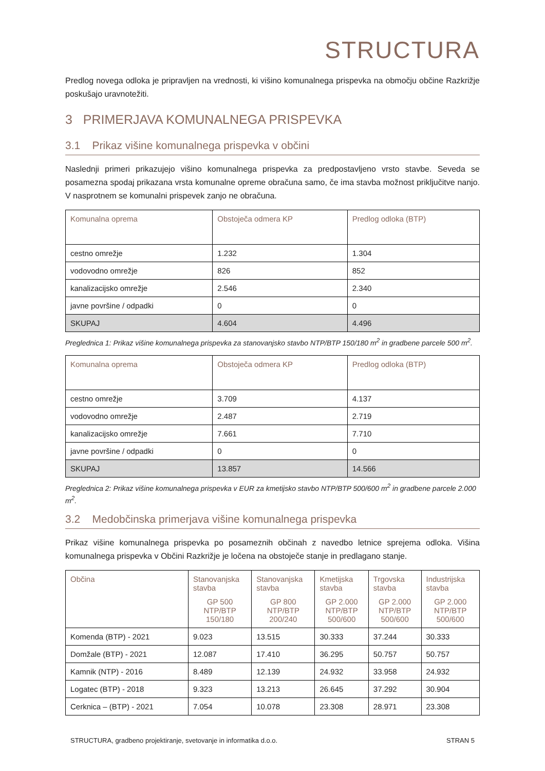STRUCTURA
Predlog novega odloka je pripravljen na vrednosti, ki višino komunalnega prispevka na območju občine Razkrižje poskušajo uravnotežiti.
3 PRIMERJAVA KOMUNALNEGA PRISPEVKA
3.1 Prikaz višine komunalnega prispevka v občini
Naslednji primeri prikazujejo višino komunalnega prispevka za predpostavljeno vrsto stavbe. Seveda se posamezna spodaj prikazana vrsta komunalne opreme obračuna samo, če ima stavba možnost priključitve nanjo. V nasprotnem se komunalni prispevek zanjo ne obračuna.
| Komunalna oprema | Obstoječa odmera KP | Predlog odloka (BTP) |
| --- | --- | --- |
| cestno omrežje | 1.232 | 1.304 |
| vodovodno omrežje | 826 | 852 |
| kanalizacijsko omrežje | 2.546 | 2.340 |
| javne površine / odpadki | 0 | 0 |
| SKUPAJ | 4.604 | 4.496 |
Preglednica 1: Prikaz višine komunalnega prispevka za stanovanjsko stavbo NTP/BTP 150/180 m<sup>2</sup> in gradbene parcele 500 m<sup>2</sup>.
| Komunalna oprema | Obstoječa odmera KP | Predlog odloka (BTP) |
| --- | --- | --- |
| cestno omrežje | 3.709 | 4.137 |
| vodovodno omrežje | 2.487 | 2.719 |
| kanalizacijsko omrežje | 7.661 | 7.710 |
| javne površine / odpadki | 0 | 0 |
| SKUPAJ | 13.857 | 14.566 |
Preglednica 2: Prikaz višine komunalnega prispevka v EUR za kmetijsko stavbo NTP/BTP 500/600 m<sup>2</sup> in gradbene parcele 2.000 m<sup>2</sup>.
3.2 Medobčinska primerjava višine komunalnega prispevka
Prikaz višine komunalnega prispevka po posameznih občinah z navedbo letnice sprejema odloka. Višina komunalnega prispevka v Občini Razkrižje je ločena na obstoječe stanje in predlagano stanje.
| Občina | Stanovanjska stavba GP 500 NTP/BTP 150/180 | Stanovanjska stavba GP 800 NTP/BTP 200/240 | Kmetijska stavba GP 2.000 NTP/BTP 500/600 | Trgovska stavba GP 2.000 NTP/BTP 500/600 | Industrijska stavba GP 2.000 NTP/BTP 500/600 |
| --- | --- | --- | --- | --- | --- |
| Komenda (BTP) - 2021 | 9.023 | 13.515 | 30.333 | 37.244 | 30.333 |
| Domžale (BTP) - 2021 | 12.087 | 17.410 | 36.295 | 50.757 | 50.757 |
| Kamnik (NTP) - 2016 | 8.489 | 12.139 | 24.932 | 33.958 | 24.932 |
| Logatec (BTP) - 2018 | 9.323 | 13.213 | 26.645 | 37.292 | 30.904 |
| Cerknica – (BTP) - 2021 | 7.054 | 10.078 | 23.308 | 28.971 | 23.308 |
STRUCTURA, gradbeno projektiranje, svetovanje in informatika d.o.o. STRAN 5